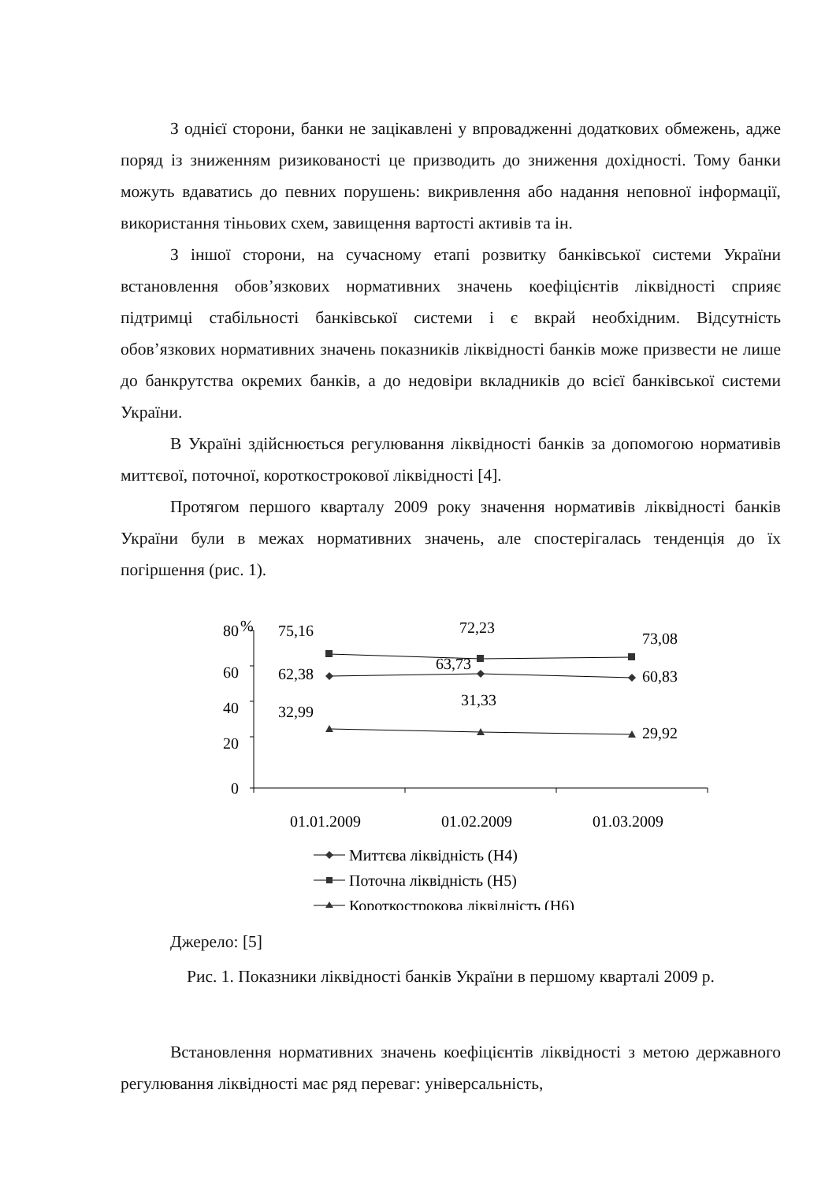З однієї сторони, банки не зацікавлені у впровадженні додаткових обмежень, адже поряд із зниженням ризикованості це призводить до зниження дохідності. Тому банки можуть вдаватись до певних порушень: викривлення або надання неповної інформації, використання тіньових схем, завищення вартості активів та ін.
З іншої сторони, на сучасному етапі розвитку банківської системи України встановлення обов’язкових нормативних значень коефіцієнтів ліквідності сприяє підтримці стабільності банківської системи і є вкрай необхідним. Відсутність обов’язкових нормативних значень показників ліквідності банків може призвести не лише до банкрутства окремих банків, а до недовіри вкладників до всієї банківської системи України.
В Україні здійснюється регулювання ліквідності банків за допомогою нормативів миттєвої, поточної, короткострокової ліквідності [4].
Протягом першого кварталу 2009 року значення нормативів ліквідності банків України були в межах нормативних значень, але спостерігалась тенденція до їх погіршення (рис. 1).
80
%
60
40
20
0
75,16
72,23
73,08
62,38
63,73
60,83
32,99
31,33
29,92
01.01.2009
01.02.2009
01.03.2009
Миттєва ліквідність (Н4)
Поточна ліквідність (Н5)
Короткострокова ліквідність (Н6)
Джерело: [5]
Рис. 1. Показники ліквідності банків України в першому кварталі 2009 р.
Встановлення нормативних значень коефіцієнтів ліквідності з метою державного регулювання ліквідності має ряд переваг: універсальність,